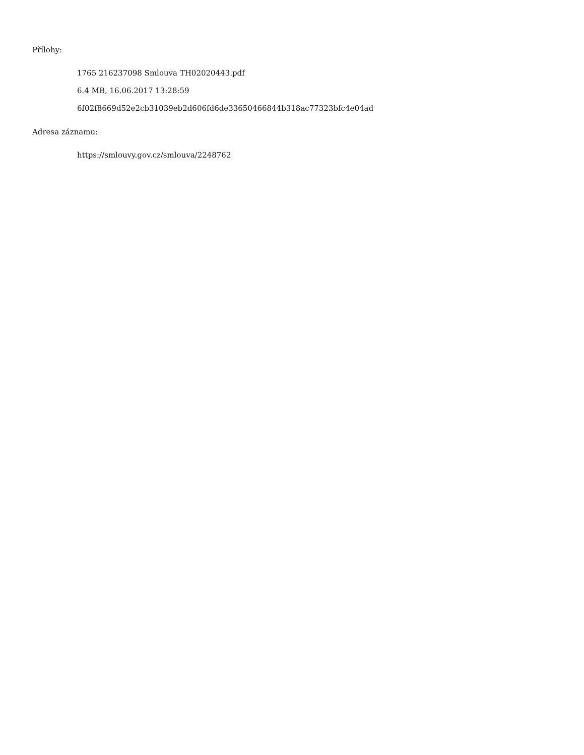Přílohy:
1765 216237098 Smlouva TH02020443.pdf
6.4 MB, 16.06.2017 13:28:59
6f02f8669d52e2cb31039eb2d606fd6de33650466844b318ac77323bfc4e04ad
Adresa záznamu:
https://smlouvy.gov.cz/smlouva/2248762